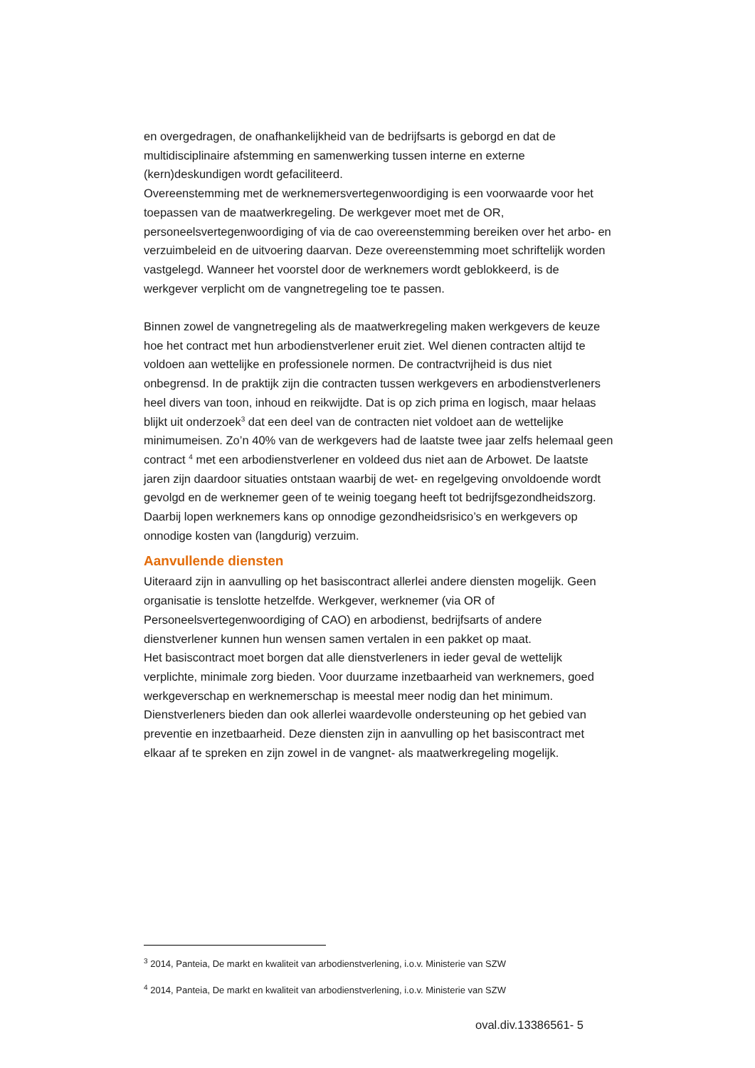en overgedragen, de onafhankelijkheid van de bedrijfsarts is geborgd en dat de multidisciplinaire afstemming en samenwerking tussen interne en externe (kern)deskundigen wordt gefaciliteerd.
Overeenstemming met de werknemersvertegenwoordiging is een voorwaarde voor het toepassen van de maatwerkregeling. De werkgever moet met de OR, personeelsvertegenwoordiging of via de cao overeenstemming bereiken over het arbo- en verzuimbeleid en de uitvoering daarvan. Deze overeenstemming moet schriftelijk worden vastgelegd. Wanneer het voorstel door de werknemers wordt geblokkeerd, is de werkgever verplicht om de vangnetregeling toe te passen.
Binnen zowel de vangnetregeling als de maatwerkregeling maken werkgevers de keuze hoe het contract met hun arbodienstverlener eruit ziet. Wel dienen contracten altijd te voldoen aan wettelijke en professionele normen. De contractvrijheid is dus niet onbegrensd. In de praktijk zijn die contracten tussen werkgevers en arbodienstverleners heel divers van toon, inhoud en reikwijdte. Dat is op zich prima en logisch, maar helaas blijkt uit onderzoek<sup>3</sup> dat een deel van de contracten niet voldoet aan de wettelijke minimumeisen. Zo’n 40% van de werkgevers had de laatste twee jaar zelfs helemaal geen contract <sup>4</sup> met een arbodienstverlener en voldeed dus niet aan de Arbowet. De laatste jaren zijn daardoor situaties ontstaan waarbij de wet- en regelgeving onvoldoende wordt gevolgd en de werknemer geen of te weinig toegang heeft tot bedrijfsgezondheidszorg. Daarbij lopen werknemers kans op onnodige gezondheidsrisico’s en werkgevers op onnodige kosten van (langdurig) verzuim.
Aanvullende diensten
Uiteraard zijn in aanvulling op het basiscontract allerlei andere diensten mogelijk. Geen organisatie is tenslotte hetzelfde. Werkgever, werknemer (via OR of Personeelsvertegenwoordiging of CAO) en arbodienst, bedrijfsarts of andere dienstverlener kunnen hun wensen samen vertalen in een pakket op maat.
Het basiscontract moet borgen dat alle dienstverleners in ieder geval de wettelijk verplichte, minimale zorg bieden. Voor duurzame inzetbaarheid van werknemers, goed werkgeverschap en werknemerschap is meestal meer nodig dan het minimum. Dienstverleners bieden dan ook allerlei waardevolle ondersteuning op het gebied van preventie en inzetbaarheid. Deze diensten zijn in aanvulling op het basiscontract met elkaar af te spreken en zijn zowel in de vangnet- als maatwerkregeling mogelijk.
<sup>3</sup> 2014, Panteia, De markt en kwaliteit van arbodienstverlening, i.o.v. Ministerie van SZW
<sup>4</sup> 2014, Panteia, De markt en kwaliteit van arbodienstverlening, i.o.v. Ministerie van SZW
oval.div.13386561- 5